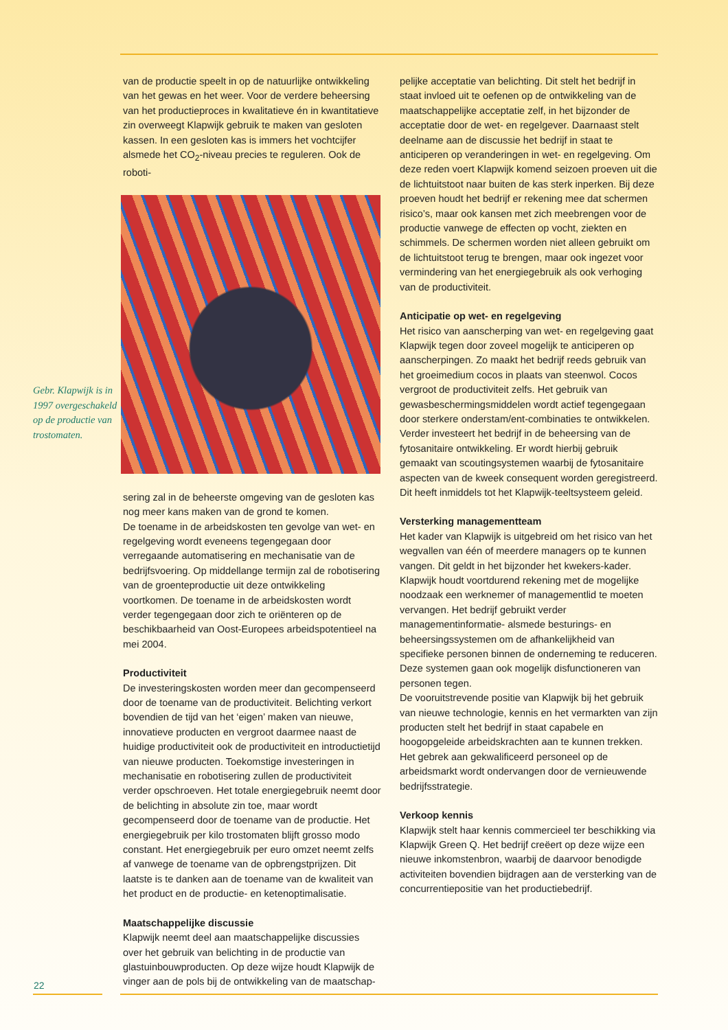Gebr. Klapwijk is in 1997 over­geschakeld op de productie van trostomaten.
van de productie speelt in op de natuurlijke ontwikkeling van het gewas en het weer. Voor de verdere beheersing van het productieproces in kwalitatieve én in kwantitatieve zin overweegt Klapwijk gebruik te maken van gesloten kassen. In een gesloten kas is immers het vochtcijfer alsmede het CO<sub>2</sub>-niveau precies te reguleren. Ook de roboti-
sering zal in de beheerste omgeving van de gesloten kas nog meer kans maken van de grond te komen.
De toename in de arbeidskosten ten gevolge van wet- en regelgeving wordt eveneens tegengegaan door verregaande automatisering en mechanisatie van de bedrijfsvoering. Op middellange termijn zal de robotisering van de groenteproductie uit deze ontwikkeling voortkomen. De toename in de arbeidskosten wordt verder tegengegaan door zich te oriënteren op de beschikbaarheid van Oost-Europees arbeidspotentieel na mei 2004.
Productiviteit
De investeringskosten worden meer dan gecompenseerd door de toename van de productiviteit. Belichting verkort bovendien de tijd van het ‘eigen’ maken van nieuwe, innovatieve producten en vergroot daarmee naast de huidige productiviteit ook de productiviteit en introductietijd van nieuwe producten. Toekomstige investeringen in mechanisatie en robotisering zullen de productiviteit verder opschroeven. Het totale energiegebruik neemt door de belichting in absolute zin toe, maar wordt gecompenseerd door de toename van de productie. Het energiegebruik per kilo trostomaten blijft grosso modo constant. Het energiegebruik per euro omzet neemt zelfs af vanwege de toename van de opbrengstprijzen. Dit laatste is te danken aan de toename van de kwaliteit van het product en de productie- en ketenoptimalisatie.
Maatschappelijke discussie
Klapwijk neemt deel aan maatschappelijke discussies over het gebruik van belichting in de productie van glastuinbouwproducten. Op deze wijze houdt Klapwijk de vinger aan de pols bij de ontwikkeling van de maatschap-
pelijke acceptatie van belichting. Dit stelt het bedrijf in staat invloed uit te oefenen op de ontwikkeling van de maatschappelijke acceptatie zelf, in het bijzonder de acceptatie door de wet- en regelgever. Daarnaast stelt deelname aan de discussie het bedrijf in staat te anticiperen op veranderingen in wet- en regelgeving. Om deze reden voert Klapwijk komend seizoen proeven uit die de lichtuitstoot naar buiten de kas sterk inperken. Bij deze proeven houdt het bedrijf er rekening mee dat schermen risico’s, maar ook kansen met zich meebrengen voor de productie vanwege de effecten op vocht, ziekten en schimmels. De schermen worden niet alleen gebruikt om de lichtuitstoot terug te brengen, maar ook ingezet voor vermindering van het energiegebruik als ook verhoging van de productiviteit.
Anticipatie op wet- en regelgeving
Het risico van aanscherping van wet- en regelgeving gaat Klapwijk tegen door zoveel mogelijk te anticiperen op aanscherpingen. Zo maakt het bedrijf reeds gebruik van het groeimedium cocos in plaats van steenwol. Cocos vergroot de productiviteit zelfs. Het gebruik van gewasbeschermingsmiddelen wordt actief tegengegaan door sterkere onderstam/ent-combinaties te ontwikkelen. Verder investeert het bedrijf in de beheersing van de fytosanitaire ontwikkeling. Er wordt hierbij gebruik gemaakt van scoutingsystemen waarbij de fytosanitaire aspecten van de kweek consequent worden geregistreerd. Dit heeft inmiddels tot het Klapwijk-teeltsysteem geleid.
Versterking managementteam
Het kader van Klapwijk is uitgebreid om het risico van het wegvallen van één of meerdere managers op te kunnen vangen. Dit geldt in het bijzonder het kwekers-kader. Klapwijk houdt voortdurend rekening met de mogelijke noodzaak een werknemer of managementlid te moeten vervangen. Het bedrijf gebruikt verder managementinformatie- alsmede besturings- en beheersingssystemen om de afhankelijkheid van specifieke personen binnen de onderneming te reduceren. Deze systemen gaan ook mogelijk disfunctioneren van personen tegen.
De vooruitstrevende positie van Klapwijk bij het gebruik van nieuwe technologie, kennis en het vermarkten van zijn producten stelt het bedrijf in staat capabele en hoogopgeleide arbeidskrachten aan te kunnen trekken. Het gebrek aan gekwalificeerd personeel op de arbeidsmarkt wordt ondervangen door de vernieuwende bedrijfsstrategie.
Verkoop kennis
Klapwijk stelt haar kennis commercieel ter beschikking via Klapwijk Green Q. Het bedrijf creëert op deze wijze een nieuwe inkomstenbron, waarbij de daarvoor benodigde activiteiten bovendien bijdragen aan de versterking van de concurrentiepositie van het productiebedrijf.
22